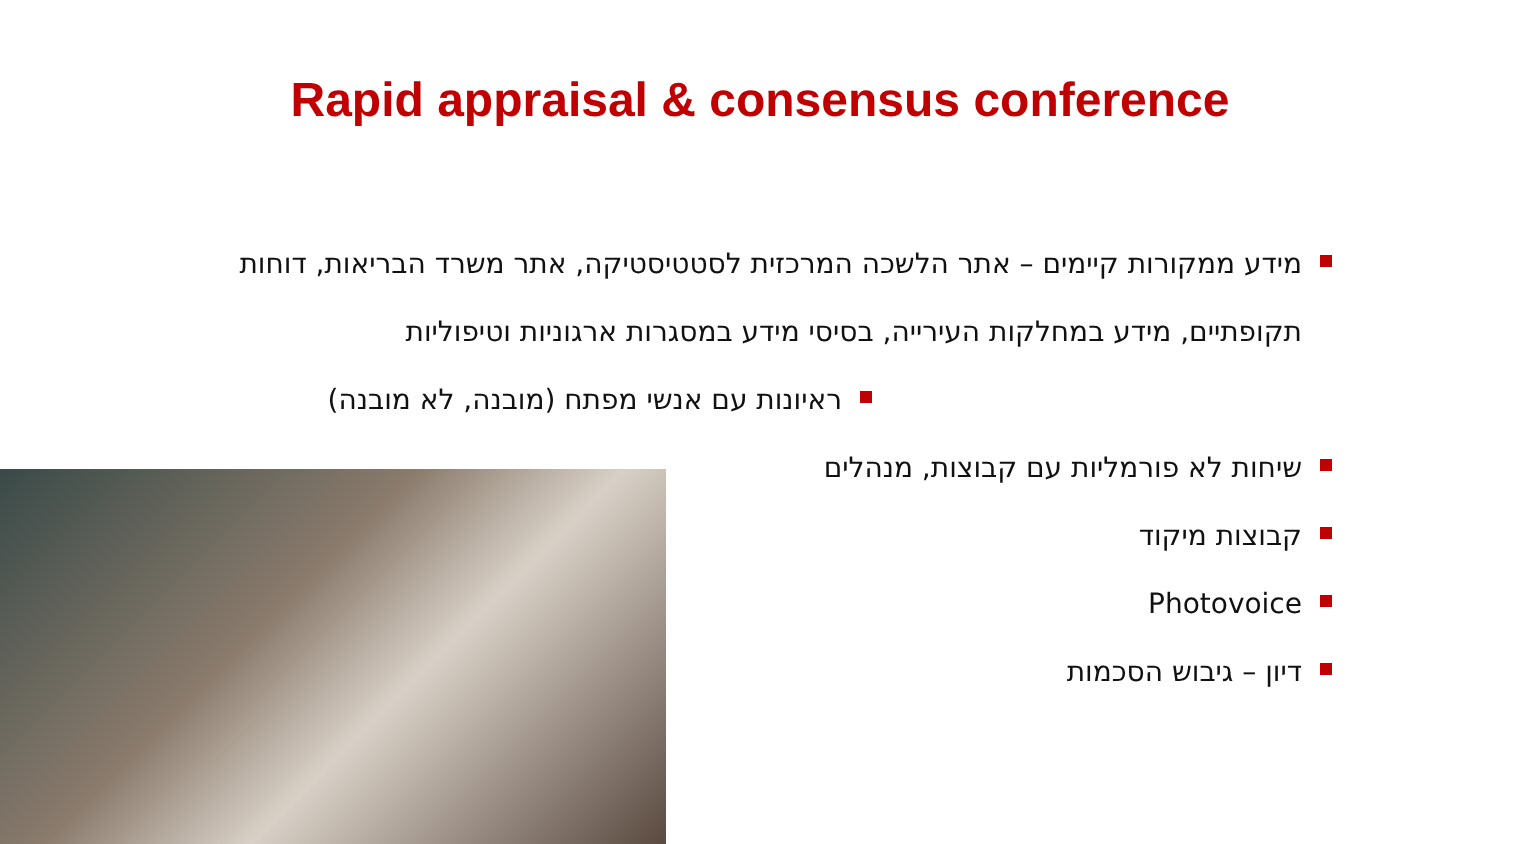Rapid appraisal & consensus conference
מידע ממקורות קיימים – אתר הלשכה המרכזית לסטטיסטיקה, אתר משרד הבריאות, דוחות תקופתיים, מידע במחלקות העירייה, בסיסי מידע במסגרות ארגוניות וטיפוליות
ראיונות עם אנשי מפתח (מובנה, לא מובנה)
שיחות לא פורמליות עם קבוצות, מנהלים
קבוצות מיקוד
Photovoice
דיון – גיבוש הסכמות